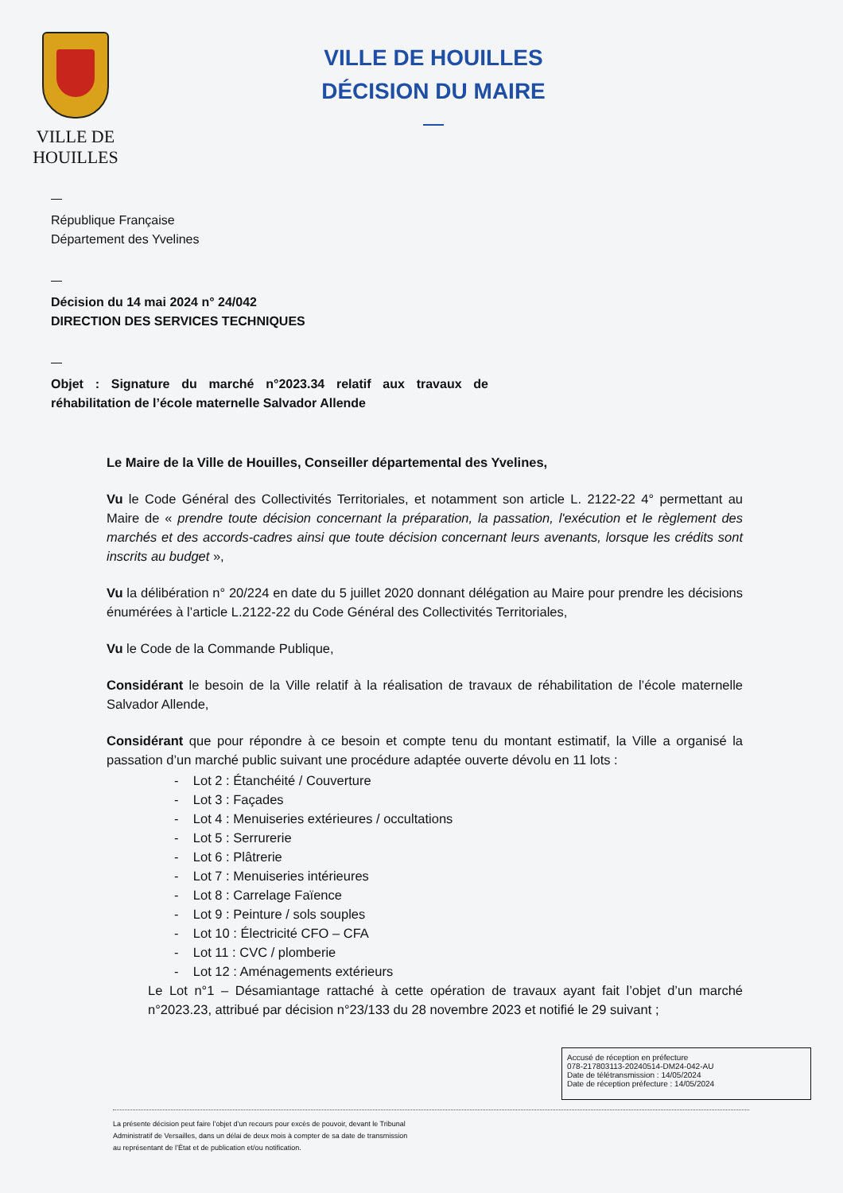VILLE DE
HOUILLES
VILLE DE HOUILLES
DÉCISION DU MAIRE
République Française
Département des Yvelines
Décision du 14 mai 2024 n° 24/042
DIRECTION DES SERVICES TECHNIQUES
Objet : Signature du marché n°2023.34 relatif aux travaux de réhabilitation de l’école maternelle Salvador Allende
Le Maire de la Ville de Houilles, Conseiller départemental des Yvelines,
Vu le Code Général des Collectivités Territoriales, et notamment son article L. 2122-22 4° permettant au Maire de « prendre toute décision concernant la préparation, la passation, l'exécution et le règlement des marchés et des accords-cadres ainsi que toute décision concernant leurs avenants, lorsque les crédits sont inscrits au budget »,
Vu la délibération n° 20/224 en date du 5 juillet 2020 donnant délégation au Maire pour prendre les décisions énumérées à l’article L.2122-22 du Code Général des Collectivités Territoriales,
Vu le Code de la Commande Publique,
Considérant le besoin de la Ville relatif à la réalisation de travaux de réhabilitation de l’école maternelle Salvador Allende,
Considérant que pour répondre à ce besoin et compte tenu du montant estimatif, la Ville a organisé la passation d’un marché public suivant une procédure adaptée ouverte dévolu en 11 lots :
- Lot 2 : Étanchéité / Couverture
- Lot 3 : Façades
- Lot 4 : Menuiseries extérieures / occultations
- Lot 5 : Serrurerie
- Lot 6 : Plâtrerie
- Lot 7 : Menuiseries intérieures
- Lot 8 : Carrelage Faïence
- Lot 9 : Peinture / sols souples
- Lot 10 : Électricité CFO – CFA
- Lot 11 : CVC / plomberie
- Lot 12 : Aménagements extérieurs
Le Lot n°1 – Désamiantage rattaché à cette opération de travaux ayant fait l’objet d’un marché n°2023.23, attribué par décision n°23/133 du 28 novembre 2023 et notifié le 29 suivant ;
Accusé de réception en préfecture
078-217803113-20240514-DM24-042-AU
Date de télétransmission : 14/05/2024
Date de réception préfecture : 14/05/2024
La présente décision peut faire l’objet d’un recours pour excès de pouvoir, devant le Tribunal
Administratif de Versailles, dans un délai de deux mois à compter de sa date de transmission
au représentant de l’État et de publication et/ou notification.